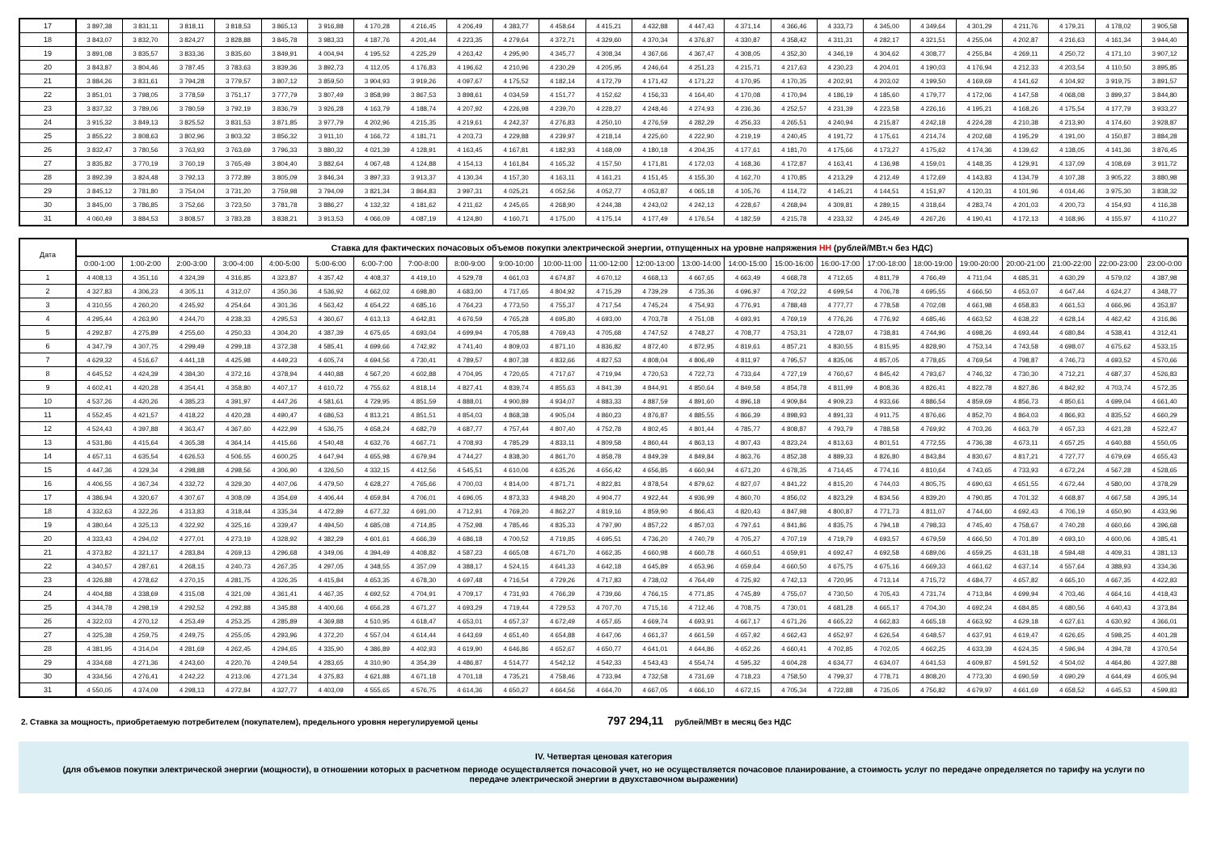| 17 | 3 897,38 | 3 831,11 | 3 818,11 | 3 818,53 | 3 865,13 | 3 916,88 | 4 170,28 | 4 216,45 | 4 206,49 | 4 383,77 | 4 458,64 | 4 415,21 | 4 432,88 | 4 447,43 | 4 371,14 | 4 366,46 | 4 333,73 | 4 345,00 | 4 349,64 | 4 301,29 | 4 211,76 | 4 179,31 | 4 178,02 | 3 905,58 |
| 18 | 3 843,07 | 3 832,70 | 3 824,27 | 3 828,88 | 3 845,78 | 3 983,33 | 4 187,76 | 4 201,44 | 4 223,35 | 4 279,64 | 4 372,71 | 4 329,60 | 4 370,34 | 4 376,87 | 4 330,87 | 4 358,42 | 4 311,31 | 4 282,17 | 4 321,51 | 4 255,04 | 4 202,87 | 4 216,63 | 4 161,34 | 3 944,40 |
| 19 | 3 891,08 | 3 835,57 | 3 833,36 | 3 835,60 | 3 849,91 | 4 004,94 | 4 195,52 | 4 225,29 | 4 263,42 | 4 295,90 | 4 345,77 | 4 308,34 | 4 367,66 | 4 367,47 | 4 308,05 | 4 352,30 | 4 346,19 | 4 304,62 | 4 308,77 | 4 255,84 | 4 269,11 | 4 250,72 | 4 171,10 | 3 907,12 |
| 20 | 3 843,87 | 3 804,46 | 3 787,45 | 3 783,63 | 3 839,36 | 3 892,73 | 4 112,05 | 4 176,83 | 4 196,62 | 4 210,96 | 4 230,29 | 4 205,95 | 4 246,64 | 4 251,23 | 4 215,71 | 4 217,63 | 4 230,23 | 4 204,01 | 4 190,03 | 4 176,94 | 4 212,33 | 4 203,54 | 4 110,50 | 3 895,85 |
| 21 | 3 884,26 | 3 831,61 | 3 794,28 | 3 779,57 | 3 807,12 | 3 859,50 | 3 904,93 | 3 919,26 | 4 097,67 | 4 175,52 | 4 182,14 | 4 172,79 | 4 171,42 | 4 171,22 | 4 170,95 | 4 170,35 | 4 202,91 | 4 203,02 | 4 199,50 | 4 169,69 | 4 141,62 | 4 104,92 | 3 919,75 | 3 891,57 |
| 22 | 3 851,01 | 3 798,05 | 3 778,59 | 3 751,17 | 3 777,79 | 3 807,49 | 3 858,99 | 3 867,53 | 3 898,61 | 4 034,59 | 4 151,77 | 4 152,62 | 4 156,33 | 4 164,40 | 4 170,08 | 4 170,94 | 4 186,19 | 4 185,60 | 4 179,77 | 4 172,06 | 4 147,58 | 4 068,08 | 3 899,37 | 3 844,80 |
| 23 | 3 837,32 | 3 789,06 | 3 780,59 | 3 792,19 | 3 836,79 | 3 926,28 | 4 163,79 | 4 188,74 | 4 207,92 | 4 226,98 | 4 239,70 | 4 228,27 | 4 248,46 | 4 274,93 | 4 236,36 | 4 252,57 | 4 231,39 | 4 223,58 | 4 226,16 | 4 195,21 | 4 168,26 | 4 175,54 | 4 177,79 | 3 933,27 |
| 24 | 3 915,32 | 3 849,13 | 3 825,52 | 3 831,53 | 3 871,85 | 3 977,79 | 4 202,96 | 4 215,35 | 4 219,61 | 4 242,37 | 4 276,83 | 4 250,10 | 4 276,59 | 4 282,29 | 4 256,33 | 4 265,51 | 4 240,94 | 4 215,87 | 4 242,18 | 4 224,28 | 4 210,38 | 4 213,90 | 4 174,60 | 3 928,87 |
| 25 | 3 855,22 | 3 808,63 | 3 802,96 | 3 803,32 | 3 856,32 | 3 911,10 | 4 166,72 | 4 181,71 | 4 203,73 | 4 229,88 | 4 239,97 | 4 218,14 | 4 225,60 | 4 222,90 | 4 219,19 | 4 240,45 | 4 191,72 | 4 175,61 | 4 214,74 | 4 202,68 | 4 195,29 | 4 191,00 | 4 150,87 | 3 884,28 |
| 26 | 3 832,47 | 3 780,56 | 3 763,93 | 3 763,69 | 3 796,33 | 3 880,32 | 4 021,39 | 4 128,91 | 4 163,45 | 4 167,81 | 4 182,93 | 4 168,09 | 4 180,18 | 4 204,35 | 4 177,61 | 4 181,70 | 4 175,66 | 4 173,27 | 4 175,62 | 4 174,36 | 4 139,62 | 4 138,05 | 4 141,36 | 3 876,45 |
| 27 | 3 835,82 | 3 770,19 | 3 760,19 | 3 765,49 | 3 804,40 | 3 882,64 | 4 067,48 | 4 124,88 | 4 154,13 | 4 161,84 | 4 165,32 | 4 157,50 | 4 171,81 | 4 172,03 | 4 168,36 | 4 172,87 | 4 163,41 | 4 136,98 | 4 159,01 | 4 148,35 | 4 129,91 | 4 137,09 | 4 108,69 | 3 911,72 |
| 28 | 3 892,39 | 3 824,48 | 3 792,13 | 3 772,89 | 3 805,09 | 3 846,34 | 3 897,33 | 3 913,37 | 4 130,34 | 4 157,30 | 4 163,11 | 4 161,21 | 4 151,45 | 4 155,30 | 4 162,70 | 4 170,85 | 4 213,29 | 4 212,49 | 4 172,69 | 4 143,83 | 4 134,79 | 4 107,38 | 3 905,22 | 3 880,98 |
| 29 | 3 845,12 | 3 781,80 | 3 754,04 | 3 731,20 | 3 759,98 | 3 794,09 | 3 821,34 | 3 864,83 | 3 997,31 | 4 025,21 | 4 052,56 | 4 052,77 | 4 053,87 | 4 065,18 | 4 105,76 | 4 114,72 | 4 145,21 | 4 144,51 | 4 151,97 | 4 120,31 | 4 101,96 | 4 014,46 | 3 975,30 | 3 838,32 |
| 30 | 3 845,00 | 3 786,85 | 3 752,66 | 3 723,50 | 3 781,78 | 3 886,27 | 4 132,32 | 4 181,62 | 4 211,62 | 4 245,65 | 4 268,90 | 4 244,38 | 4 243,02 | 4 242,13 | 4 228,67 | 4 268,94 | 4 309,81 | 4 289,15 | 4 318,64 | 4 283,74 | 4 201,03 | 4 200,73 | 4 154,93 | 4 116,38 |
| 31 | 4 060,49 | 3 884,53 | 3 808,57 | 3 783,28 | 3 838,21 | 3 913,53 | 4 066,09 | 4 087,19 | 4 124,80 | 4 160,71 | 4 175,00 | 4 175,14 | 4 177,49 | 4 176,54 | 4 182,59 | 4 215,78 | 4 233,32 | 4 245,49 | 4 267,26 | 4 190,41 | 4 172,13 | 4 168,96 | 4 155,97 | 4 110,27 |
| Дата | Ставка для фактических почасовых объемов покупки электрической энергии, отпущенных на уровне напряжения НН (рублей/МВт.ч без НДС) | | | | | | | | | | | | | | | | | | | | | | | |
| --- | --- | --- | --- | --- | --- | --- | --- | --- | --- | --- | --- | --- | --- | --- | --- | --- | --- | --- | --- | --- | --- | --- | --- | --- |
| | 0:00-1:00 | 1:00-2:00 | 2:00-3:00 | 3:00-4:00 | 4:00-5:00 | 5:00-6:00 | 6:00-7:00 | 7:00-8:00 | 8:00-9:00 | 9:00-10:00 | 10:00-11:00 | 11:00-12:00 | 12:00-13:00 | 13:00-14:00 | 14:00-15:00 | 15:00-16:00 | 16:00-17:00 | 17:00-18:00 | 18:00-19:00 | 19:00-20:00 | 20:00-21:00 | 21:00-22:00 | 22:00-23:00 | 23:00-0:00 |
| 1 | 4 408,13 | 4 351,16 | 4 324,39 | 4 316,85 | 4 323,87 | 4 357,42 | 4 408,37 | 4 419,10 | 4 529,78 | 4 661,03 | 4 674,87 | 4 670,12 | 4 668,13 | 4 667,65 | 4 663,49 | 4 668,78 | 4 712,65 | 4 811,79 | 4 766,49 | 4 711,04 | 4 685,31 | 4 630,29 | 4 579,02 | 4 387,98 |
| 2 | 4 327,83 | 4 306,23 | 4 305,11 | 4 312,07 | 4 350,36 | 4 536,92 | 4 662,02 | 4 698,80 | 4 683,00 | 4 717,65 | 4 804,92 | 4 715,29 | 4 739,29 | 4 735,36 | 4 696,97 | 4 702,22 | 4 699,54 | 4 706,78 | 4 695,55 | 4 666,50 | 4 653,07 | 4 647,44 | 4 624,27 | 4 348,77 |
| 3 | 4 310,55 | 4 260,20 | 4 245,92 | 4 254,64 | 4 301,36 | 4 563,42 | 4 654,22 | 4 685,16 | 4 764,23 | 4 773,50 | 4 755,37 | 4 717,54 | 4 745,24 | 4 754,93 | 4 776,91 | 4 788,48 | 4 777,77 | 4 778,58 | 4 702,08 | 4 661,98 | 4 658,83 | 4 661,53 | 4 666,96 | 4 353,87 |
| 4 | 4 295,44 | 4 263,90 | 4 244,70 | 4 238,33 | 4 295,53 | 4 360,67 | 4 613,13 | 4 642,81 | 4 676,59 | 4 765,28 | 4 695,80 | 4 693,00 | 4 703,78 | 4 751,08 | 4 693,91 | 4 769,19 | 4 776,26 | 4 776,92 | 4 685,46 | 4 663,52 | 4 638,22 | 4 628,14 | 4 462,42 | 4 316,86 |
| 5 | 4 292,87 | 4 275,89 | 4 255,60 | 4 250,33 | 4 304,20 | 4 387,39 | 4 675,65 | 4 693,04 | 4 699,94 | 4 705,88 | 4 769,43 | 4 705,68 | 4 747,52 | 4 748,27 | 4 708,77 | 4 753,31 | 4 728,07 | 4 738,81 | 4 744,96 | 4 698,26 | 4 693,44 | 4 680,84 | 4 538,41 | 4 312,41 |
| 6 | 4 347,79 | 4 307,75 | 4 299,49 | 4 299,18 | 4 372,38 | 4 585,41 | 4 699,66 | 4 742,92 | 4 741,40 | 4 809,03 | 4 871,10 | 4 836,82 | 4 872,40 | 4 872,95 | 4 819,61 | 4 857,21 | 4 830,55 | 4 815,95 | 4 828,90 | 4 753,14 | 4 743,58 | 4 698,07 | 4 675,62 | 4 533,15 |
| 7 | 4 629,32 | 4 516,67 | 4 441,18 | 4 425,98 | 4 449,23 | 4 605,74 | 4 694,56 | 4 730,41 | 4 789,57 | 4 807,38 | 4 832,66 | 4 827,53 | 4 808,04 | 4 806,49 | 4 811,97 | 4 795,57 | 4 835,06 | 4 857,05 | 4 778,65 | 4 769,54 | 4 798,87 | 4 746,73 | 4 693,52 | 4 570,66 |
| 8 | 4 645,52 | 4 424,39 | 4 384,30 | 4 372,16 | 4 378,94 | 4 440,88 | 4 567,20 | 4 602,88 | 4 704,95 | 4 720,65 | 4 717,67 | 4 719,94 | 4 720,53 | 4 722,73 | 4 733,64 | 4 727,19 | 4 760,67 | 4 845,42 | 4 793,67 | 4 746,32 | 4 730,30 | 4 712,21 | 4 687,37 | 4 526,83 |
| 9 | 4 602,41 | 4 420,28 | 4 354,41 | 4 358,80 | 4 407,17 | 4 610,72 | 4 755,62 | 4 818,14 | 4 827,41 | 4 839,74 | 4 855,63 | 4 841,39 | 4 844,91 | 4 850,64 | 4 849,58 | 4 854,78 | 4 811,99 | 4 808,36 | 4 826,41 | 4 822,78 | 4 827,86 | 4 842,92 | 4 703,74 | 4 572,35 |
| 10 | 4 537,26 | 4 420,26 | 4 385,23 | 4 391,97 | 4 447,26 | 4 581,61 | 4 729,95 | 4 851,59 | 4 888,01 | 4 900,89 | 4 934,07 | 4 883,33 | 4 887,59 | 4 891,60 | 4 896,18 | 4 909,84 | 4 909,23 | 4 933,66 | 4 886,54 | 4 859,69 | 4 856,73 | 4 850,61 | 4 699,04 | 4 661,40 |
| 11 | 4 552,45 | 4 421,57 | 4 418,22 | 4 420,28 | 4 490,47 | 4 686,53 | 4 813,21 | 4 851,51 | 4 854,03 | 4 868,38 | 4 905,04 | 4 860,23 | 4 876,87 | 4 885,55 | 4 866,39 | 4 898,93 | 4 891,33 | 4 911,75 | 4 876,66 | 4 852,70 | 4 864,03 | 4 866,93 | 4 835,52 | 4 660,29 |
| 12 | 4 524,43 | 4 397,88 | 4 363,47 | 4 367,60 | 4 422,99 | 4 536,75 | 4 658,24 | 4 682,79 | 4 687,77 | 4 757,44 | 4 807,40 | 4 752,78 | 4 802,45 | 4 801,44 | 4 785,77 | 4 808,87 | 4 793,79 | 4 788,58 | 4 769,92 | 4 703,26 | 4 663,79 | 4 657,33 | 4 621,28 | 4 522,47 |
| 13 | 4 531,86 | 4 415,64 | 4 365,38 | 4 364,14 | 4 415,66 | 4 540,48 | 4 632,76 | 4 667,71 | 4 708,93 | 4 785,29 | 4 833,11 | 4 809,58 | 4 860,44 | 4 863,13 | 4 807,43 | 4 823,24 | 4 813,63 | 4 801,51 | 4 772,55 | 4 736,38 | 4 673,11 | 4 657,25 | 4 640,88 | 4 550,05 |
| 14 | 4 657,11 | 4 635,54 | 4 626,53 | 4 506,55 | 4 600,25 | 4 647,94 | 4 655,98 | 4 679,94 | 4 744,27 | 4 838,30 | 4 861,70 | 4 858,78 | 4 849,39 | 4 849,84 | 4 863,76 | 4 852,38 | 4 889,33 | 4 826,80 | 4 843,84 | 4 830,67 | 4 817,21 | 4 727,77 | 4 679,69 | 4 655,43 |
| 15 | 4 447,36 | 4 329,34 | 4 298,88 | 4 298,56 | 4 306,90 | 4 326,50 | 4 332,15 | 4 412,56 | 4 545,51 | 4 610,06 | 4 635,26 | 4 656,42 | 4 656,85 | 4 660,94 | 4 671,20 | 4 678,35 | 4 714,45 | 4 774,16 | 4 810,64 | 4 743,65 | 4 733,93 | 4 672,24 | 4 567,28 | 4 528,65 |
| 16 | 4 406,55 | 4 367,34 | 4 332,72 | 4 329,30 | 4 407,06 | 4 479,50 | 4 628,27 | 4 765,66 | 4 700,03 | 4 814,00 | 4 871,71 | 4 822,81 | 4 878,54 | 4 879,62 | 4 827,07 | 4 841,22 | 4 815,20 | 4 744,03 | 4 805,75 | 4 690,63 | 4 651,55 | 4 672,44 | 4 580,00 | 4 378,29 |
| 17 | 4 386,94 | 4 320,67 | 4 307,67 | 4 308,09 | 4 354,69 | 4 406,44 | 4 659,84 | 4 706,01 | 4 696,05 | 4 873,33 | 4 948,20 | 4 904,77 | 4 922,44 | 4 936,99 | 4 860,70 | 4 856,02 | 4 823,29 | 4 834,56 | 4 839,20 | 4 790,85 | 4 701,32 | 4 668,87 | 4 667,58 | 4 395,14 |
| 18 | 4 332,63 | 4 322,26 | 4 313,83 | 4 318,44 | 4 335,34 | 4 472,89 | 4 677,32 | 4 691,00 | 4 712,91 | 4 769,20 | 4 862,27 | 4 819,16 | 4 859,90 | 4 866,43 | 4 820,43 | 4 847,98 | 4 800,87 | 4 771,73 | 4 811,07 | 4 744,60 | 4 692,43 | 4 706,19 | 4 650,90 | 4 433,96 |
| 19 | 4 380,64 | 4 325,13 | 4 322,92 | 4 325,16 | 4 339,47 | 4 494,50 | 4 685,08 | 4 714,85 | 4 752,98 | 4 785,46 | 4 835,33 | 4 797,90 | 4 857,22 | 4 857,03 | 4 797,61 | 4 841,86 | 4 835,75 | 4 794,18 | 4 798,33 | 4 745,40 | 4 758,67 | 4 740,28 | 4 660,66 | 4 396,68 |
| 20 | 4 333,43 | 4 294,02 | 4 277,01 | 4 273,19 | 4 328,92 | 4 382,29 | 4 601,61 | 4 666,39 | 4 686,18 | 4 700,52 | 4 719,85 | 4 695,51 | 4 736,20 | 4 740,79 | 4 705,27 | 4 707,19 | 4 719,79 | 4 693,57 | 4 679,59 | 4 666,50 | 4 701,89 | 4 693,10 | 4 600,06 | 4 385,41 |
| 21 | 4 373,82 | 4 321,17 | 4 283,84 | 4 269,13 | 4 296,68 | 4 349,06 | 4 394,49 | 4 408,82 | 4 587,23 | 4 665,08 | 4 671,70 | 4 662,35 | 4 660,98 | 4 660,78 | 4 660,51 | 4 659,91 | 4 692,47 | 4 692,58 | 4 689,06 | 4 659,25 | 4 631,18 | 4 594,48 | 4 409,31 | 4 381,13 |
| 22 | 4 340,57 | 4 287,61 | 4 268,15 | 4 240,73 | 4 267,35 | 4 297,05 | 4 348,55 | 4 357,09 | 4 388,17 | 4 524,15 | 4 641,33 | 4 642,18 | 4 645,89 | 4 653,96 | 4 659,64 | 4 660,50 | 4 675,75 | 4 675,16 | 4 669,33 | 4 661,62 | 4 637,14 | 4 557,64 | 4 388,93 | 4 334,36 |
| 23 | 4 326,88 | 4 278,62 | 4 270,15 | 4 281,75 | 4 326,35 | 4 415,84 | 4 653,35 | 4 678,30 | 4 697,48 | 4 716,54 | 4 729,26 | 4 717,83 | 4 738,02 | 4 764,49 | 4 725,92 | 4 742,13 | 4 720,95 | 4 713,14 | 4 715,72 | 4 684,77 | 4 657,82 | 4 665,10 | 4 667,35 | 4 422,83 |
| 24 | 4 404,88 | 4 338,69 | 4 315,08 | 4 321,09 | 4 361,41 | 4 467,35 | 4 692,52 | 4 704,91 | 4 709,17 | 4 731,93 | 4 766,39 | 4 739,66 | 4 766,15 | 4 771,85 | 4 745,89 | 4 755,07 | 4 730,50 | 4 705,43 | 4 731,74 | 4 713,84 | 4 699,94 | 4 703,46 | 4 664,16 | 4 418,43 |
| 25 | 4 344,78 | 4 298,19 | 4 292,52 | 4 292,88 | 4 345,88 | 4 400,66 | 4 656,28 | 4 671,27 | 4 693,29 | 4 719,44 | 4 729,53 | 4 707,70 | 4 715,16 | 4 712,46 | 4 708,75 | 4 730,01 | 4 681,28 | 4 665,17 | 4 704,30 | 4 692,24 | 4 684,85 | 4 680,56 | 4 640,43 | 4 373,84 |
| 26 | 4 322,03 | 4 270,12 | 4 253,49 | 4 253,25 | 4 285,89 | 4 369,88 | 4 510,95 | 4 618,47 | 4 653,01 | 4 657,37 | 4 672,49 | 4 657,65 | 4 669,74 | 4 693,91 | 4 667,17 | 4 671,26 | 4 665,22 | 4 662,83 | 4 665,18 | 4 663,92 | 4 629,18 | 4 627,61 | 4 630,92 | 4 366,01 |
| 27 | 4 325,38 | 4 259,75 | 4 249,75 | 4 255,05 | 4 293,96 | 4 372,20 | 4 557,04 | 4 614,44 | 4 643,69 | 4 651,40 | 4 654,88 | 4 647,06 | 4 661,37 | 4 661,59 | 4 657,92 | 4 662,43 | 4 652,97 | 4 626,54 | 4 648,57 | 4 637,91 | 4 619,47 | 4 626,65 | 4 598,25 | 4 401,28 |
| 28 | 4 381,95 | 4 314,04 | 4 281,69 | 4 262,45 | 4 294,65 | 4 335,90 | 4 386,89 | 4 402,93 | 4 619,90 | 4 646,86 | 4 652,67 | 4 650,77 | 4 641,01 | 4 644,86 | 4 652,26 | 4 660,41 | 4 702,85 | 4 702,05 | 4 662,25 | 4 633,39 | 4 624,35 | 4 596,94 | 4 394,78 | 4 370,54 |
| 29 | 4 334,68 | 4 271,36 | 4 243,60 | 4 220,76 | 4 249,54 | 4 283,65 | 4 310,90 | 4 354,39 | 4 486,87 | 4 514,77 | 4 542,12 | 4 542,33 | 4 543,43 | 4 554,74 | 4 595,32 | 4 604,28 | 4 634,77 | 4 634,07 | 4 641,53 | 4 609,87 | 4 591,52 | 4 504,02 | 4 464,86 | 4 327,88 |
| 30 | 4 334,56 | 4 276,41 | 4 242,22 | 4 213,06 | 4 271,34 | 4 375,83 | 4 621,88 | 4 671,18 | 4 701,18 | 4 735,21 | 4 758,46 | 4 733,94 | 4 732,58 | 4 731,69 | 4 718,23 | 4 758,50 | 4 799,37 | 4 778,71 | 4 808,20 | 4 773,30 | 4 690,59 | 4 690,29 | 4 644,49 | 4 605,94 |
| 31 | 4 550,05 | 4 374,09 | 4 298,13 | 4 272,84 | 4 327,77 | 4 403,09 | 4 555,65 | 4 576,75 | 4 614,36 | 4 650,27 | 4 664,56 | 4 664,70 | 4 667,05 | 4 666,10 | 4 672,15 | 4 705,34 | 4 722,88 | 4 735,05 | 4 756,82 | 4 679,97 | 4 661,69 | 4 658,52 | 4 645,53 | 4 599,83 |
2. Ставка за мощность, приобретаемую потребителем (покупателем), предельного уровня нерегулируемой цены 797 294,11 рублей/МВт в месяц без НДС
IV. Четвертая ценовая категория
(для объемов покупки электрической энергии (мощности), в отношении которых в расчетном периоде осуществляется почасовой учет, но не осуществляется почасовое планирование, а стоимость услуг по передаче определяется по тарифу на услуги по передаче электрической энергии в двухставочном выражении)